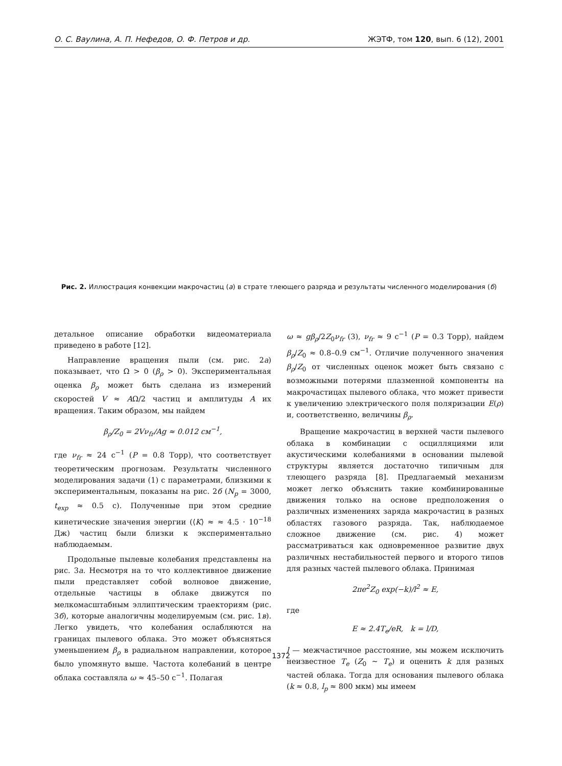О. С. Ваулина, А. П. Нефедов, О. Ф. Петров и др. ЖЭТФ, том 120, вып. 6 (12), 2001
Рис. 2. Иллюстрация конвекции макрочастиц (а) в страте тлеющего разряда и результаты численного моделирования (б)
детальное описание обработки видеоматериала приведено в работе [12].
Направление вращения пыли (см. рис. 2а) показывает, что Ω > 0 (β<sub>ρ</sub> > 0). Экспериментальная оценка β<sub>ρ</sub> может быть сделана из измерений скоростей V ≈ AΩ/2 частиц и амплитуды A их вращения. Таким образом, мы найдем
β<sub>ρ</sub>/Z<sub>0</sub> = 2Vν<sub>fr</sub>/Ag ≈ 0.012 см<sup>−1</sup>,
где ν<sub>fr</sub> ≈ 24 с<sup>−1</sup> (P = 0.8 Торр), что соответствует теоретическим прогнозам. Результаты численного моделирования задачи (1) с параметрами, близкими к экспериментальным, показаны на рис. 2б (N<sub>p</sub> = 3000, t<sub>exp</sub> ≈ 0.5 с). Полученные при этом средние кинетические значения энергии (⟨K⟩ ≈ ≈ 4.5 · 10<sup>−18</sup> Дж) частиц были близки к экспериментально наблюдаемым.
Продольные пылевые колебания представлены на рис. 3а. Несмотря на то что коллективное движение пыли представляет собой волновое движение, отдельные частицы в облаке движутся по мелкомасштабным эллиптическим траекториям (рис. 3б), которые аналогичны моделируемым (см. рис. 1в). Легко увидеть, что колебания ослабляются на границах пылевого облака. Это может объясняться уменьшением β<sub>ρ</sub> в радиальном направлении, которое было упомянуто выше. Частота колебаний в центре облака составляла ω ≈ 45–50 с<sup>−1</sup>. Полагая
ω ≈ gβ<sub>ρ</sub>/2Z<sub>0</sub>ν<sub>fr</sub> (3), ν<sub>fr</sub> ≈ 9 с<sup>−1</sup> (P = 0.3 Торр), найдем β<sub>ρ</sub>/Z<sub>0</sub> ≈ 0.8–0.9 см<sup>−1</sup>. Отличие полученного значения β<sub>ρ</sub>/Z<sub>0</sub> от численных оценок может быть связано с возможными потерями плазменной компоненты на макрочастицах пылевого облака, что может привести к увеличению электрического поля поляризации E(ρ) и, соответственно, величины β<sub>ρ</sub>.
Вращение макрочастиц в верхней части пылевого облака в комбинации с осцилляциями или акустическими колебаниями в основании пылевой структуры является достаточно типичным для тлеющего разряда [8]. Предлагаемый механизм может легко объяснить такие комбинированные движения только на основе предположения о различных изменениях заряда макрочастиц в разных областях газового разряда. Так, наблюдаемое сложное движение (см. рис. 4) может рассматриваться как одновременное развитие двух различных нестабильностей первого и второго типов для разных частей пылевого облака. Принимая
2πe<sup>2</sup>Z<sub>0</sub> exp(−k)/l<sup>2</sup> ≈ E,
где
E ≈ 2.4T<sub>e</sub>/eR, k = l/D,
l — межчастичное расстояние, мы можем исключить неизвестное T<sub>e</sub> (Z<sub>0</sub> ∼ T<sub>e</sub>) и оценить k для разных частей облака. Тогда для основания пылевого облака (k ≈ 0.8, l<sub>p</sub> ≈ 800 мкм) мы имеем
1372